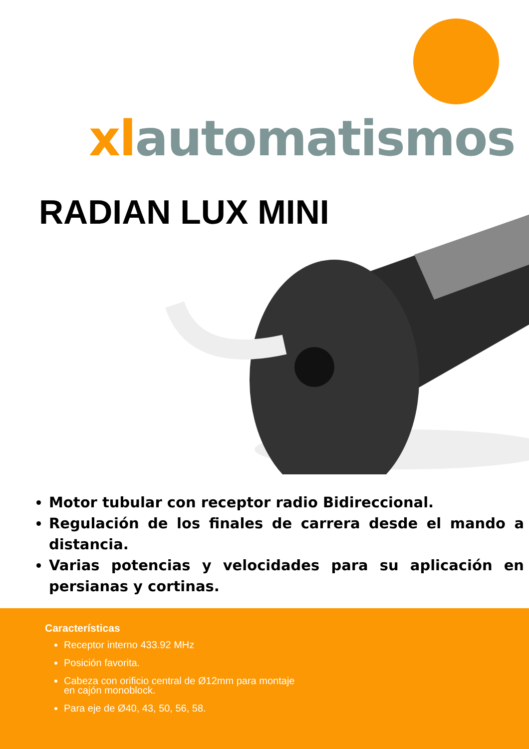xlautomatismos
RADIAN LUX MINI
Motor tubular con receptor radio Bidireccional.
Regulación de los finales de carrera desde el mando a distancia.
Varias potencias y velocidades para su aplicación en persianas y cortinas.
Características
Receptor interno 433.92 MHz
Posición favorita.
Cabeza con orificio central de Ø12mm para montaje en cajón monoblock.
Para eje de Ø40, 43, 50, 56, 58.